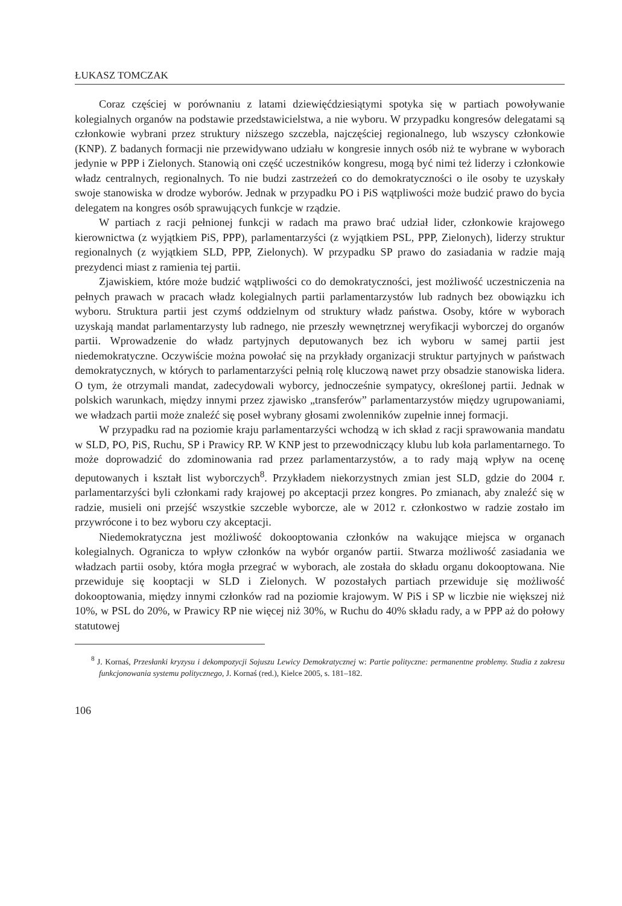ŁUKASZ TOMCZAK
Coraz częściej w porównaniu z latami dziewięćdziesiątymi spotyka się w partiach powoływanie kolegialnych organów na podstawie przedstawicielstwa, a nie wyboru. W przypadku kongresów delegatami są członkowie wybrani przez struktury niższego szczebla, najczęściej regionalnego, lub wszyscy członkowie (KNP). Z badanych formacji nie przewidywano udziału w kongresie innych osób niż te wybrane w wyborach jedynie w PPP i Zielonych. Stanowią oni część uczestników kongresu, mogą być nimi też liderzy i członkowie władz centralnych, regionalnych. To nie budzi zastrzeżeń co do demokratyczności o ile osoby te uzyskały swoje stanowiska w drodze wyborów. Jednak w przypadku PO i PiS wątpliwości może budzić prawo do bycia delegatem na kongres osób sprawujących funkcje w rządzie.
W partiach z racji pełnionej funkcji w radach ma prawo brać udział lider, członkowie krajowego kierownictwa (z wyjątkiem PiS, PPP), parlamentarzyści (z wyjątkiem PSL, PPP, Zielonych), liderzy struktur regionalnych (z wyjątkiem SLD, PPP, Zielonych). W przypadku SP prawo do zasiadania w radzie mają prezydenci miast z ramienia tej partii.
Zjawiskiem, które może budzić wątpliwości co do demokratyczności, jest możliwość uczestniczenia na pełnych prawach w pracach władz kolegialnych partii parlamentarzystów lub radnych bez obowiązku ich wyboru. Struktura partii jest czymś oddzielnym od struktury władz państwa. Osoby, które w wyborach uzyskają mandat parlamentarzysty lub radnego, nie przeszły wewnętrznej weryfikacji wyborczej do organów partii. Wprowadzenie do władz partyjnych deputowanych bez ich wyboru w samej partii jest niedemokratyczne. Oczywiście można powołać się na przykłady organizacji struktur partyjnych w państwach demokratycznych, w których to parlamentarzyści pełnią rolę kluczową nawet przy obsadzie stanowiska lidera. O tym, że otrzymali mandat, zadecydowali wyborcy, jednocześnie sympatycy, określonej partii. Jednak w polskich warunkach, między innymi przez zjawisko „transferów” parlamentarzystów między ugrupowaniami, we władzach partii może znaleźć się poseł wybrany głosami zwolenników zupełnie innej formacji.
W przypadku rad na poziomie kraju parlamentarzyści wchodzą w ich skład z racji sprawowania mandatu w SLD, PO, PiS, Ruchu, SP i Prawicy RP. W KNP jest to przewodniczący klubu lub koła parlamentarnego. To może doprowadzić do zdominowania rad przez parlamentarzystów, a to rady mają wpływ na ocenę deputowanych i kształt list wyborczych<sup>8</sup>. Przykładem niekorzystnych zmian jest SLD, gdzie do 2004 r. parlamentarzyści byli członkami rady krajowej po akceptacji przez kongres. Po zmianach, aby znaleźć się w radzie, musieli oni przejść wszystkie szczeble wyborcze, ale w 2012 r. członkostwo w radzie zostało im przywrócone i to bez wyboru czy akceptacji.
Niedemokratyczna jest możliwość dokooptowania członków na wakujące miejsca w organach kolegialnych. Ogranicza to wpływ członków na wybór organów partii. Stwarza możliwość zasiadania we władzach partii osoby, która mogła przegrać w wyborach, ale została do składu organu dokooptowana. Nie przewiduje się kooptacji w SLD i Zielonych. W pozostałych partiach przewiduje się możliwość dokooptowania, między innymi członków rad na poziomie krajowym. W PiS i SP w liczbie nie większej niż 10%, w PSL do 20%, w Prawicy RP nie więcej niż 30%, w Ruchu do 40% składu rady, a w PPP aż do połowy statutowej
<sup>8</sup> J. Kornaś, Przesłanki kryzysu i dekompozycji Sojuszu Lewicy Demokratycznej w: Partie polityczne: permanentne problemy. Studia z zakresu funkcjonowania systemu politycznego, J. Kornaś (red.), Kielce 2005, s. 181–182.
106